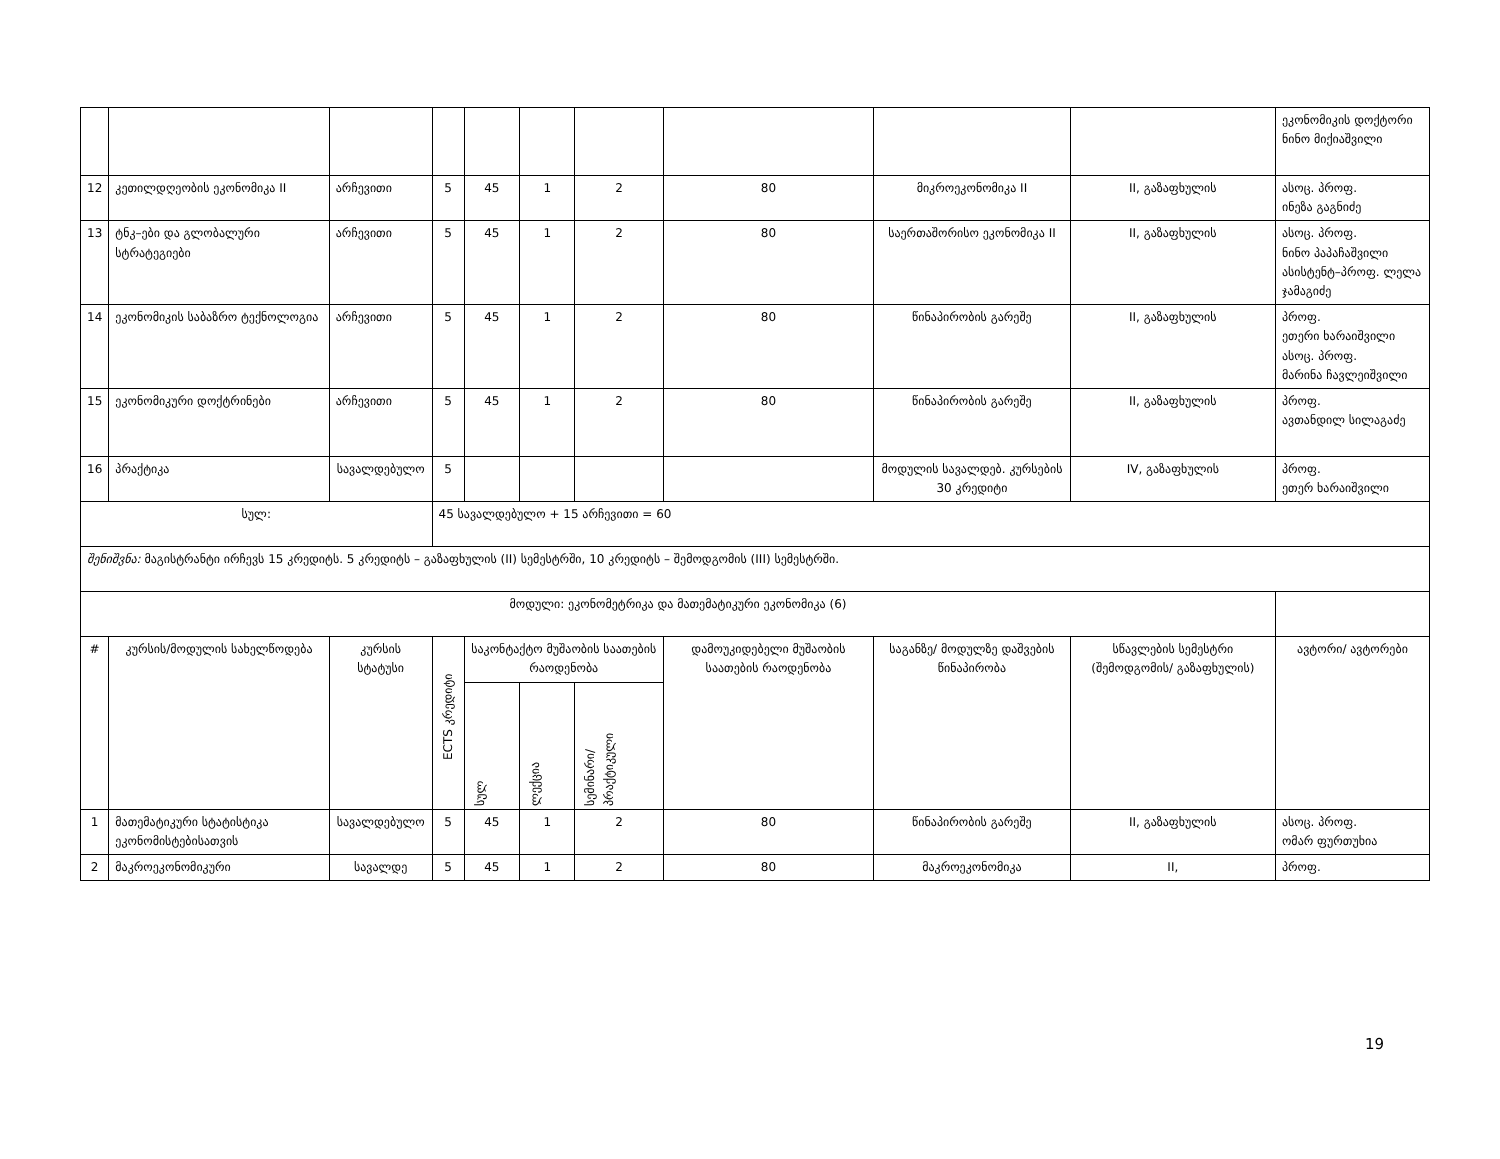| | | | | | | | | | | ეკონომიკის დოქტორი ნინო მიქიაშვილი |
| 12 | კეთილდღეობის ეკონომიკა II | არჩევითი | 5 | 45 | 1 | 2 | 80 | მიკროეკონომიკა II | II, გაზაფხულის | ასოც. პროფ. ინეზა გაგნიძე |
| 13 | ტნკ–ები და გლობალური სტრატეგიები | არჩევითი | 5 | 45 | 1 | 2 | 80 | საერთაშორისო ეკონომიკა II | II, გაზაფხულის | ასოც. პროფ. ნინო პაპაჩაშვილი ასისტენტ–პროფ. ლელა ჯამაგიძე |
| 14 | ეკონომიკის საბაზრო ტექნოლოგია | არჩევითი | 5 | 45 | 1 | 2 | 80 | წინაპირობის გარეშე | II, გაზაფხულის | პროფ. ეთერი ხარაიშვილი ასოც. პროფ. მარინა ჩავლეიშვილი |
| 15 | ეკონომიკური დოქტრინები | არჩევითი | 5 | 45 | 1 | 2 | 80 | წინაპირობის გარეშე | II, გაზაფხულის | პროფ. ავთანდილ სილაგაძე |
| 16 | პრაქტიკა | სავალდებულო | 5 | | | | | მოდულის სავალდებ. კურსების 30 კრედიტი | IV, გაზაფხულის | პროფ. ეთერ ხარაიშვილი |
| სულ: | | | 45 სავალდებულო + 15 არჩევითი = 60 | | | | | | | |
| შენიშვნა: მაგისტრანტი ირჩევს 15 კრედიტს. 5 კრედიტს – გაზაფხულის (II) სემესტრში, 10 კრედიტს – შემოდგომის (III) სემესტრში. | | | | | | | | | | |
| მოდული: ეკონომეტრიკა და მათემატიკური ეკონომიკა (6) | | | | | | | | | | |
| # | კურსის/მოდულის სახელწოდება | კურსის სტატუსი | ECTS კრედიტი | საკონტაქტო მუშაობის საათების რაოდენობა | | | დამოუკიდებელი მუშაობის საათების რაოდენობა | საგანზე/ მოდულზე დაშვების წინაპირობა | სწავლების სემესტრი (შემოდგომის/ გაზაფხულის) | ავტორი/ ავტორები |
| | | | | სულ | ლექცია | სემინარი/ პრაქტიკული | | | | |
| 1 | მათემატიკური სტატისტიკა ეკონომისტებისათვის | სავალდებულო | 5 | 45 | 1 | 2 | 80 | წინაპირობის გარეშე | II, გაზაფხულის | ასოც. პროფ. ომარ ფურთუხია |
| 2 | მაკროეკონომიკური | სავალდე | 5 | 45 | 1 | 2 | 80 | მაკროეკონომიკა | II, | პროფ. |
19